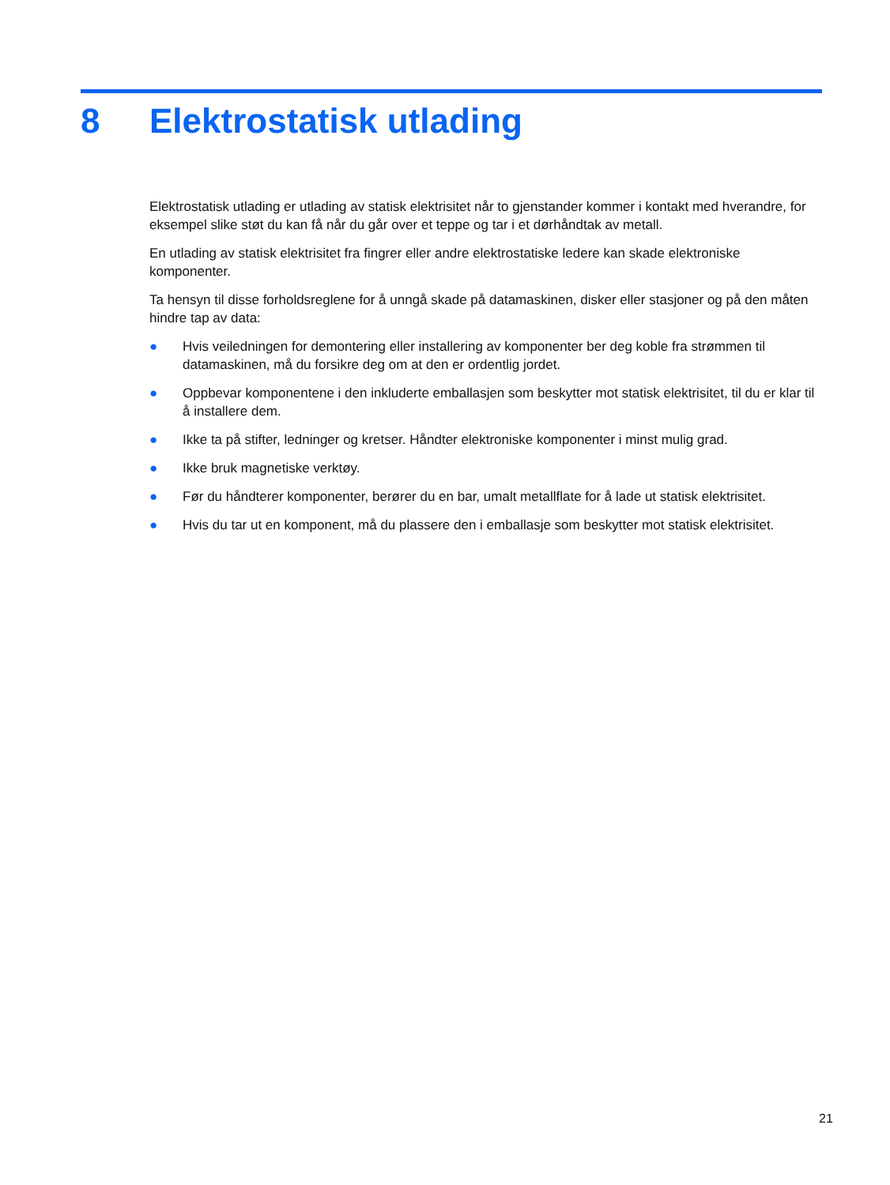8 Elektrostatisk utlading
Elektrostatisk utlading er utlading av statisk elektrisitet når to gjenstander kommer i kontakt med hverandre, for eksempel slike støt du kan få når du går over et teppe og tar i et dørhåndtak av metall.
En utlading av statisk elektrisitet fra fingrer eller andre elektrostatiske ledere kan skade elektroniske komponenter.
Ta hensyn til disse forholdsreglene for å unngå skade på datamaskinen, disker eller stasjoner og på den måten hindre tap av data:
● Hvis veiledningen for demontering eller installering av komponenter ber deg koble fra strømmen til datamaskinen, må du forsikre deg om at den er ordentlig jordet.
● Oppbevar komponentene i den inkluderte emballasjen som beskytter mot statisk elektrisitet, til du er klar til å installere dem.
● Ikke ta på stifter, ledninger og kretser. Håndter elektroniske komponenter i minst mulig grad.
● Ikke bruk magnetiske verktøy.
● Før du håndterer komponenter, berører du en bar, umalt metallflate for å lade ut statisk elektrisitet.
● Hvis du tar ut en komponent, må du plassere den i emballasje som beskytter mot statisk elektrisitet.
21